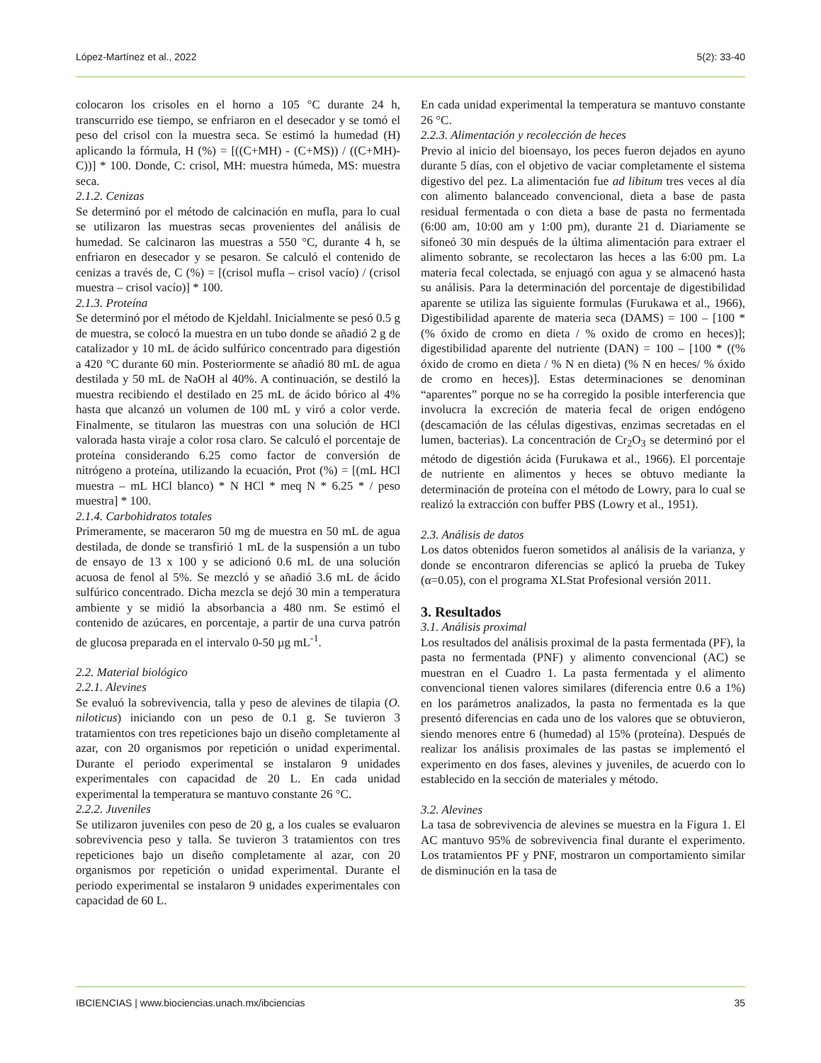López-Martínez et al., 2022 5(2): 33-40
colocaron los crisoles en el horno a 105 °C durante 24 h, transcurrido ese tiempo, se enfriaron en el desecador y se tomó el peso del crisol con la muestra seca. Se estimó la humedad (H) aplicando la fórmula, H (%) = [((C+MH) - (C+MS)) / ((C+MH)-C))] * 100. Donde, C: crisol, MH: muestra húmeda, MS: muestra seca.
2.1.2. Cenizas
Se determinó por el método de calcinación en mufla, para lo cual se utilizaron las muestras secas provenientes del análisis de humedad. Se calcinaron las muestras a 550 °C, durante 4 h, se enfriaron en desecador y se pesaron. Se calculó el contenido de cenizas a través de, C (%) = [(crisol mufla – crisol vacío) / (crisol muestra – crisol vacío)] * 100.
2.1.3. Proteína
Se determinó por el método de Kjeldahl. Inicialmente se pesó 0.5 g de muestra, se colocó la muestra en un tubo donde se añadió 2 g de catalizador y 10 mL de ácido sulfúrico concentrado para digestión a 420 °C durante 60 min. Posteriormente se añadió 80 mL de agua destilada y 50 mL de NaOH al 40%. A continuación, se destiló la muestra recibiendo el destilado en 25 mL de ácido bórico al 4% hasta que alcanzó un volumen de 100 mL y viró a color verde. Finalmente, se titularon las muestras con una solución de HCl valorada hasta viraje a color rosa claro. Se calculó el porcentaje de proteína considerando 6.25 como factor de conversión de nitrógeno a proteína, utilizando la ecuación, Prot (%) = [(mL HCl muestra – mL HCl blanco) * N HCl * meq N * 6.25 * / peso muestra] * 100.
2.1.4. Carbohidratos totales
Primeramente, se maceraron 50 mg de muestra en 50 mL de agua destilada, de donde se transfirió 1 mL de la suspensión a un tubo de ensayo de 13 x 100 y se adicionó 0.6 mL de una solución acuosa de fenol al 5%. Se mezcló y se añadió 3.6 mL de ácido sulfúrico concentrado. Dicha mezcla se dejó 30 min a temperatura ambiente y se midió la absorbancia a 480 nm. Se estimó el contenido de azúcares, en porcentaje, a partir de una curva patrón de glucosa preparada en el intervalo 0-50 µg mL<sup>-1</sup>.
2.2. Material biológico
2.2.1. Alevines
Se evaluó la sobrevivencia, talla y peso de alevines de tilapia (O. niloticus) iniciando con un peso de 0.1 g. Se tuvieron 3 tratamientos con tres repeticiones bajo un diseño completamente al azar, con 20 organismos por repetición o unidad experimental. Durante el periodo experimental se instalaron 9 unidades experimentales con capacidad de 20 L. En cada unidad experimental la temperatura se mantuvo constante 26 °C.
2.2.2. Juveniles
Se utilizaron juveniles con peso de 20 g, a los cuales se evaluaron sobrevivencia peso y talla. Se tuvieron 3 tratamientos con tres repeticiones bajo un diseño completamente al azar, con 20 organismos por repetición o unidad experimental. Durante el periodo experimental se instalaron 9 unidades experimentales con capacidad de 60 L.
En cada unidad experimental la temperatura se mantuvo constante 26 °C.
2.2.3. Alimentación y recolección de heces
Previo al inicio del bioensayo, los peces fueron dejados en ayuno durante 5 días, con el objetivo de vaciar completamente el sistema digestivo del pez. La alimentación fue ad libitum tres veces al día con alimento balanceado convencional, dieta a base de pasta residual fermentada o con dieta a base de pasta no fermentada (6:00 am, 10:00 am y 1:00 pm), durante 21 d. Diariamente se sifoneó 30 min después de la última alimentación para extraer el alimento sobrante, se recolectaron las heces a las 6:00 pm. La materia fecal colectada, se enjuagó con agua y se almacenó hasta su análisis. Para la determinación del porcentaje de digestibilidad aparente se utiliza las siguiente formulas (Furukawa et al., 1966), Digestibilidad aparente de materia seca (DAMS) = 100 – [100 * (% óxido de cromo en dieta / % oxido de cromo en heces)]; digestibilidad aparente del nutriente (DAN) = 100 – [100 * ((% óxido de cromo en dieta / % N en dieta) (% N en heces/ % óxido de cromo en heces)]. Estas determinaciones se denominan “aparentes” porque no se ha corregido la posible interferencia que involucra la excreción de materia fecal de origen endógeno (descamación de las células digestivas, enzimas secretadas en el lumen, bacterias). La concentración de Cr<sub>2</sub>O<sub>3</sub> se determinó por el método de digestión ácida (Furukawa et al., 1966). El porcentaje de nutriente en alimentos y heces se obtuvo mediante la determinación de proteína con el método de Lowry, para lo cual se realizó la extracción con buffer PBS (Lowry et al., 1951).
2.3. Análisis de datos
Los datos obtenidos fueron sometidos al análisis de la varianza, y donde se encontraron diferencias se aplicó la prueba de Tukey (α=0.05), con el programa XLStat Profesional versión 2011.
3. Resultados
3.1. Análisis proximal
Los resultados del análisis proximal de la pasta fermentada (PF), la pasta no fermentada (PNF) y alimento convencional (AC) se muestran en el Cuadro 1. La pasta fermentada y el alimento convencional tienen valores similares (diferencia entre 0.6 a 1%) en los parámetros analizados, la pasta no fermentada es la que presentó diferencias en cada uno de los valores que se obtuvieron, siendo menores entre 6 (humedad) al 15% (proteína). Después de realizar los análisis proximales de las pastas se implementó el experimento en dos fases, alevines y juveniles, de acuerdo con lo establecido en la sección de materiales y método.
3.2. Alevines
La tasa de sobrevivencia de alevines se muestra en la Figura 1. El AC mantuvo 95% de sobrevivencia final durante el experimento. Los tratamientos PF y PNF, mostraron un comportamiento similar de disminución en la tasa de
IBCIENCIAS | www.biociencias.unach.mx/ibciencias 35